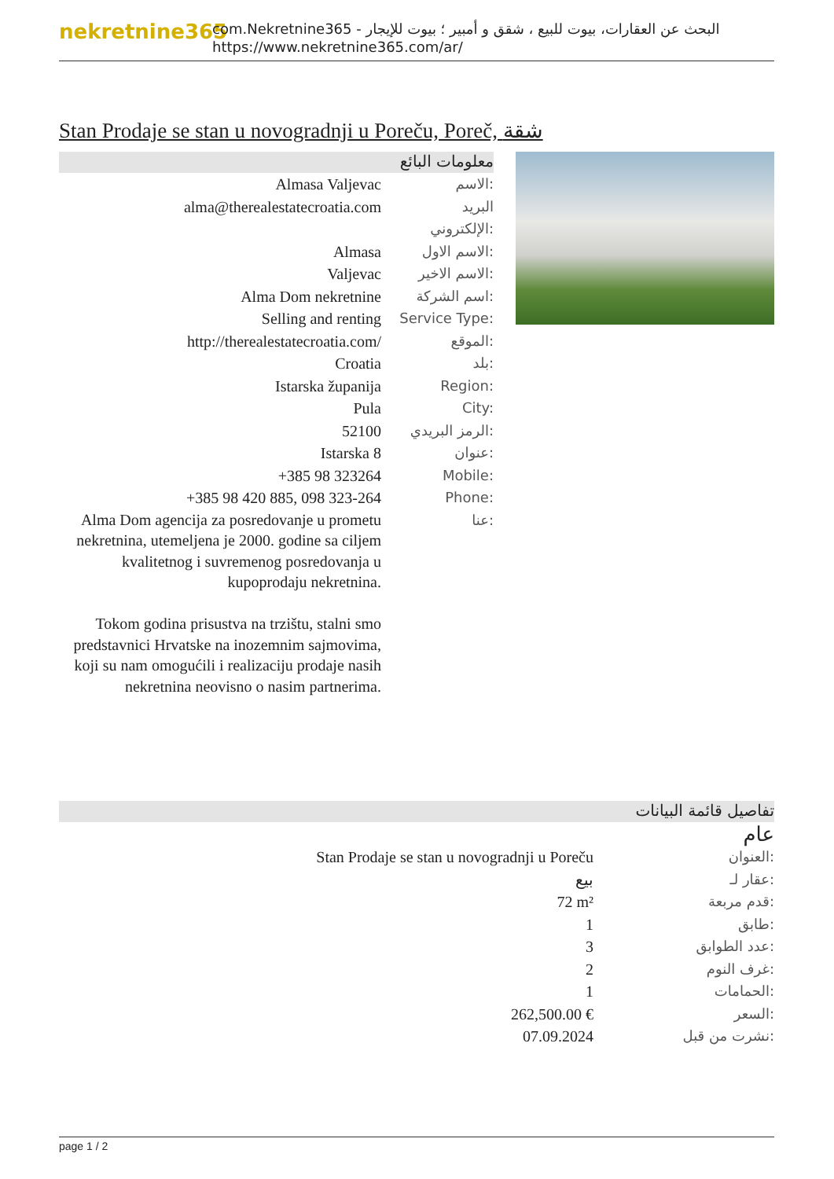nekretnine365
com.Nekretnine365 - البحث عن العقارات، بيوت للبيع ، شقق و أمبير ؛ بيوت للإيجار
https://www.nekretnine365.com/ar/
Stan Prodaje se stan u novogradnji u Poreču, Poreč, شقة
معلومات البائع
| Almasa Valjevac | الاسم: |
| alma@therealestatecroatia.com | البريد الإلكتروني: |
| Almasa | الاسم الاول: |
| Valjevac | الاسم الاخير: |
| Alma Dom nekretnine | اسم الشركة: |
| Selling and renting | Service Type: |
| http://therealestatecroatia.com/ | الموقع: |
| Croatia | بلد: |
| Istarska županija | Region: |
| Pula | City: |
| 52100 | الرمز البريدي: |
| Istarska 8 | عنوان: |
| +385 98 323264 | Mobile: |
| +385 98 420 885, 098 323-264 | Phone: |
| Alma Dom agencija za posredovanje u prometu nekretnina, utemeljena je 2000. godine sa ciljem kvalitetnog i suvremenog posredovanja u kupoprodaju nekretnina. Tokom godina prisustva na trzištu, stalni smo predstavnici Hrvatske na inozemnim sajmovima, koji su nam omogućili i realizaciju prodaje nasih nekretnina neovisno o nasim partnerima. | عنا: |
تفاصيل قائمة البيانات
عام
| Stan Prodaje se stan u novogradnji u Poreču | العنوان: |
| بيع | عقار لـ: |
| 72 m² | قدم مربعة: |
| 1 | طابق: |
| 3 | عدد الطوابق: |
| 2 | غرف النوم: |
| 1 | الحمامات: |
| 262,500.00 € | السعر: |
| 07.09.2024 | نشرت من قبل: |
page 1 / 2